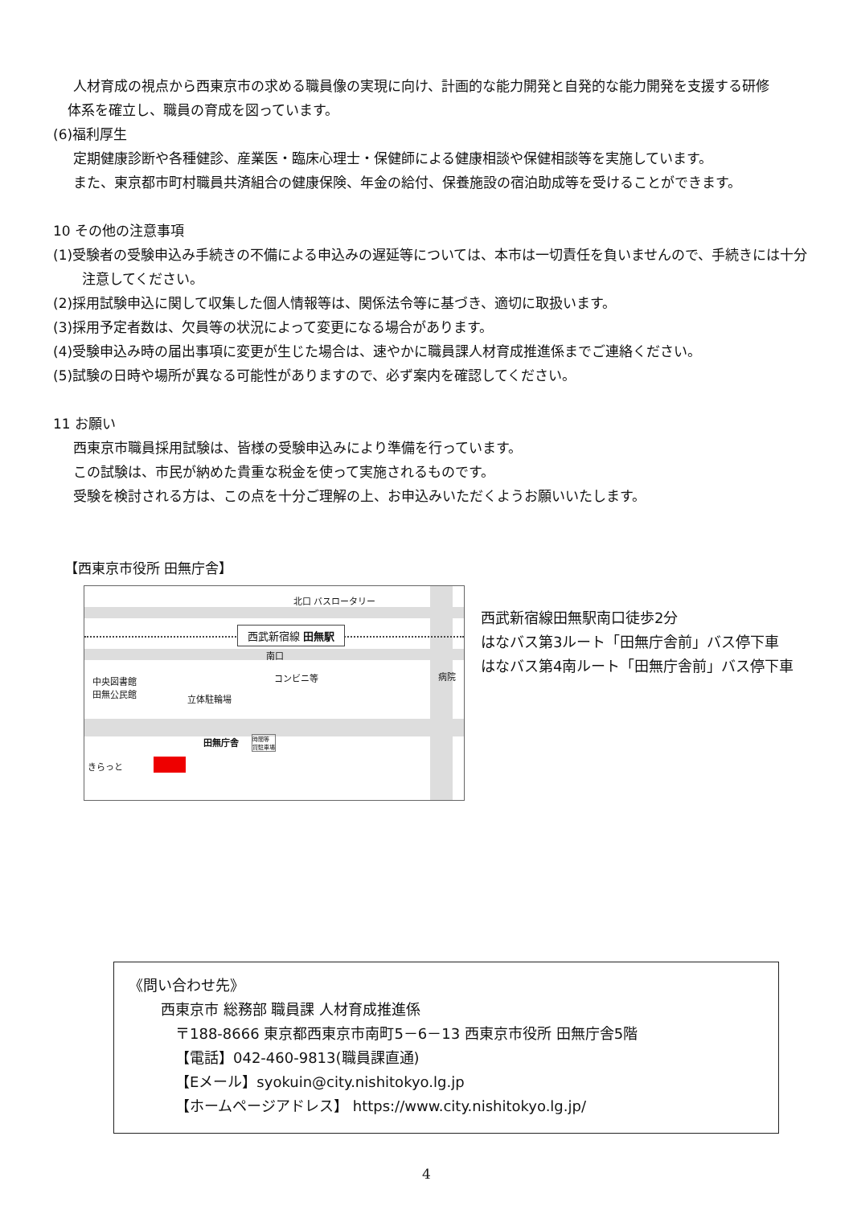人材育成の視点から西東京市の求める職員像の実現に向け、計画的な能力開発と自発的な能力開発を支援する研修
体系を確立し、職員の育成を図っています。
(6)福利厚生
定期健康診断や各種健診、産業医・臨床心理士・保健師による健康相談や保健相談等を実施しています。
また、東京都市町村職員共済組合の健康保険、年金の給付、保養施設の宿泊助成等を受けることができます。
10 その他の注意事項
(1)受験者の受験申込み手続きの不備による申込みの遅延等については、本市は一切責任を負いませんので、手続きには十分注意してください。
(2)採用試験申込に関して収集した個人情報等は、関係法令等に基づき、適切に取扱います。
(3)採用予定者数は、欠員等の状況によって変更になる場合があります。
(4)受験申込み時の届出事項に変更が生じた場合は、速やかに職員課人材育成推進係までご連絡ください。
(5)試験の日時や場所が異なる可能性がありますので、必ず案内を確認してください。
11 お願い
西東京市職員採用試験は、皆様の受験申込みにより準備を行っています。
この試験は、市民が納めた貴重な税金を使って実施されるものです。
受験を検討される方は、この点を十分ご理解の上、お申込みいただくようお願いいたします。
【西東京市役所 田無庁舎】
北口 バスロータリー
西武新宿線 田無駅
南口
コンビニ等 病院
中央図書館
田無公民館
立体駐輪場
田無庁舎
時間等
貸駐車場
きらっと
西武新宿線田無駅南口徒歩2分
はなバス第3ルート「田無庁舎前」バス停下車
はなバス第4南ルート「田無庁舎前」バス停下車
《問い合わせ先》
西東京市 総務部 職員課 人材育成推進係
〒188-8666 東京都西東京市南町5－6－13 西東京市役所 田無庁舎5階
【電話】042-460-9813(職員課直通)
【Eメール】syokuin@city.nishitokyo.lg.jp
【ホームページアドレス】 https://www.city.nishitokyo.lg.jp/
4